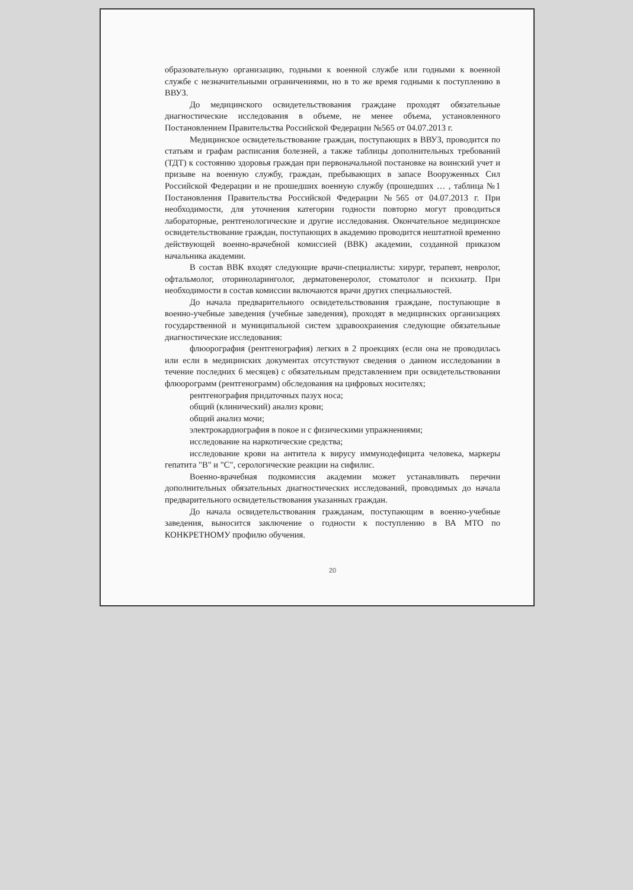образовательную организацию, годными к военной службе или годными к военной службе с незначительными ограничениями, но в то же время годными к поступлению в ВВУЗ.
До медицинского освидетельствования граждане проходят обязательные диагностические исследования в объеме, не менее объема, установленного Постановлением Правительства Российской Федерации №565 от 04.07.2013 г.
Медицинское освидетельствование граждан, поступающих в ВВУЗ, проводится по статьям и графам расписания болезней, а также таблицы дополнительных требований (ТДТ) к состоянию здоровья граждан при первоначальной постановке на воинский учет и призыве на военную службу, граждан, пребывающих в запасе Вооруженных Сил Российской Федерации и не прошедших военную службу (прошедших … , таблица №1 Постановления Правительства Российской Федерации №565 от 04.07.2013 г. При необходимости, для уточнения категории годности повторно могут проводиться лабораторные, рентгенологические и другие исследования. Окончательное медицинское освидетельствование граждан, поступающих в академию проводится нештатной временно действующей военно-врачебной комиссией (ВВК) академии, созданной приказом начальника академии.
В состав ВВК входят следующие врачи-специалисты: хирург, терапевт, невролог, офтальмолог, оториноларинголог, дерматовенеролог, стоматолог и психиатр. При необходимости в состав комиссии включаются врачи других специальностей.
До начала предварительного освидетельствования граждане, поступающие в военно-учебные заведения (учебные заведения), проходят в медицинских организациях государственной и муниципальной систем здравоохранения следующие обязательные диагностические исследования:
флюорография (рентгенография) легких в 2 проекциях (если она не проводилась или если в медицинских документах отсутствуют сведения о данном исследовании в течение последних 6 месяцев) с обязательным представлением при освидетельствовании флюорограмм (рентгенограмм) обследования на цифровых носителях;
рентгенография придаточных пазух носа;
общий (клинический) анализ крови;
общий анализ мочи;
электрокардиография в покое и с физическими упражнениями;
исследование на наркотические средства;
исследование крови на антитела к вирусу иммунодефицита человека, маркеры гепатита "В" и "С", серологические реакции на сифилис.
Военно-врачебная подкомиссия академии может устанавливать перечни дополнительных обязательных диагностических исследований, проводимых до начала предварительного освидетельствования указанных граждан.
До начала освидетельствования гражданам, поступающим в военно-учебные заведения, выносится заключение о годности к поступлению в ВА МТО по КОНКРЕТНОМУ профилю обучения.
20